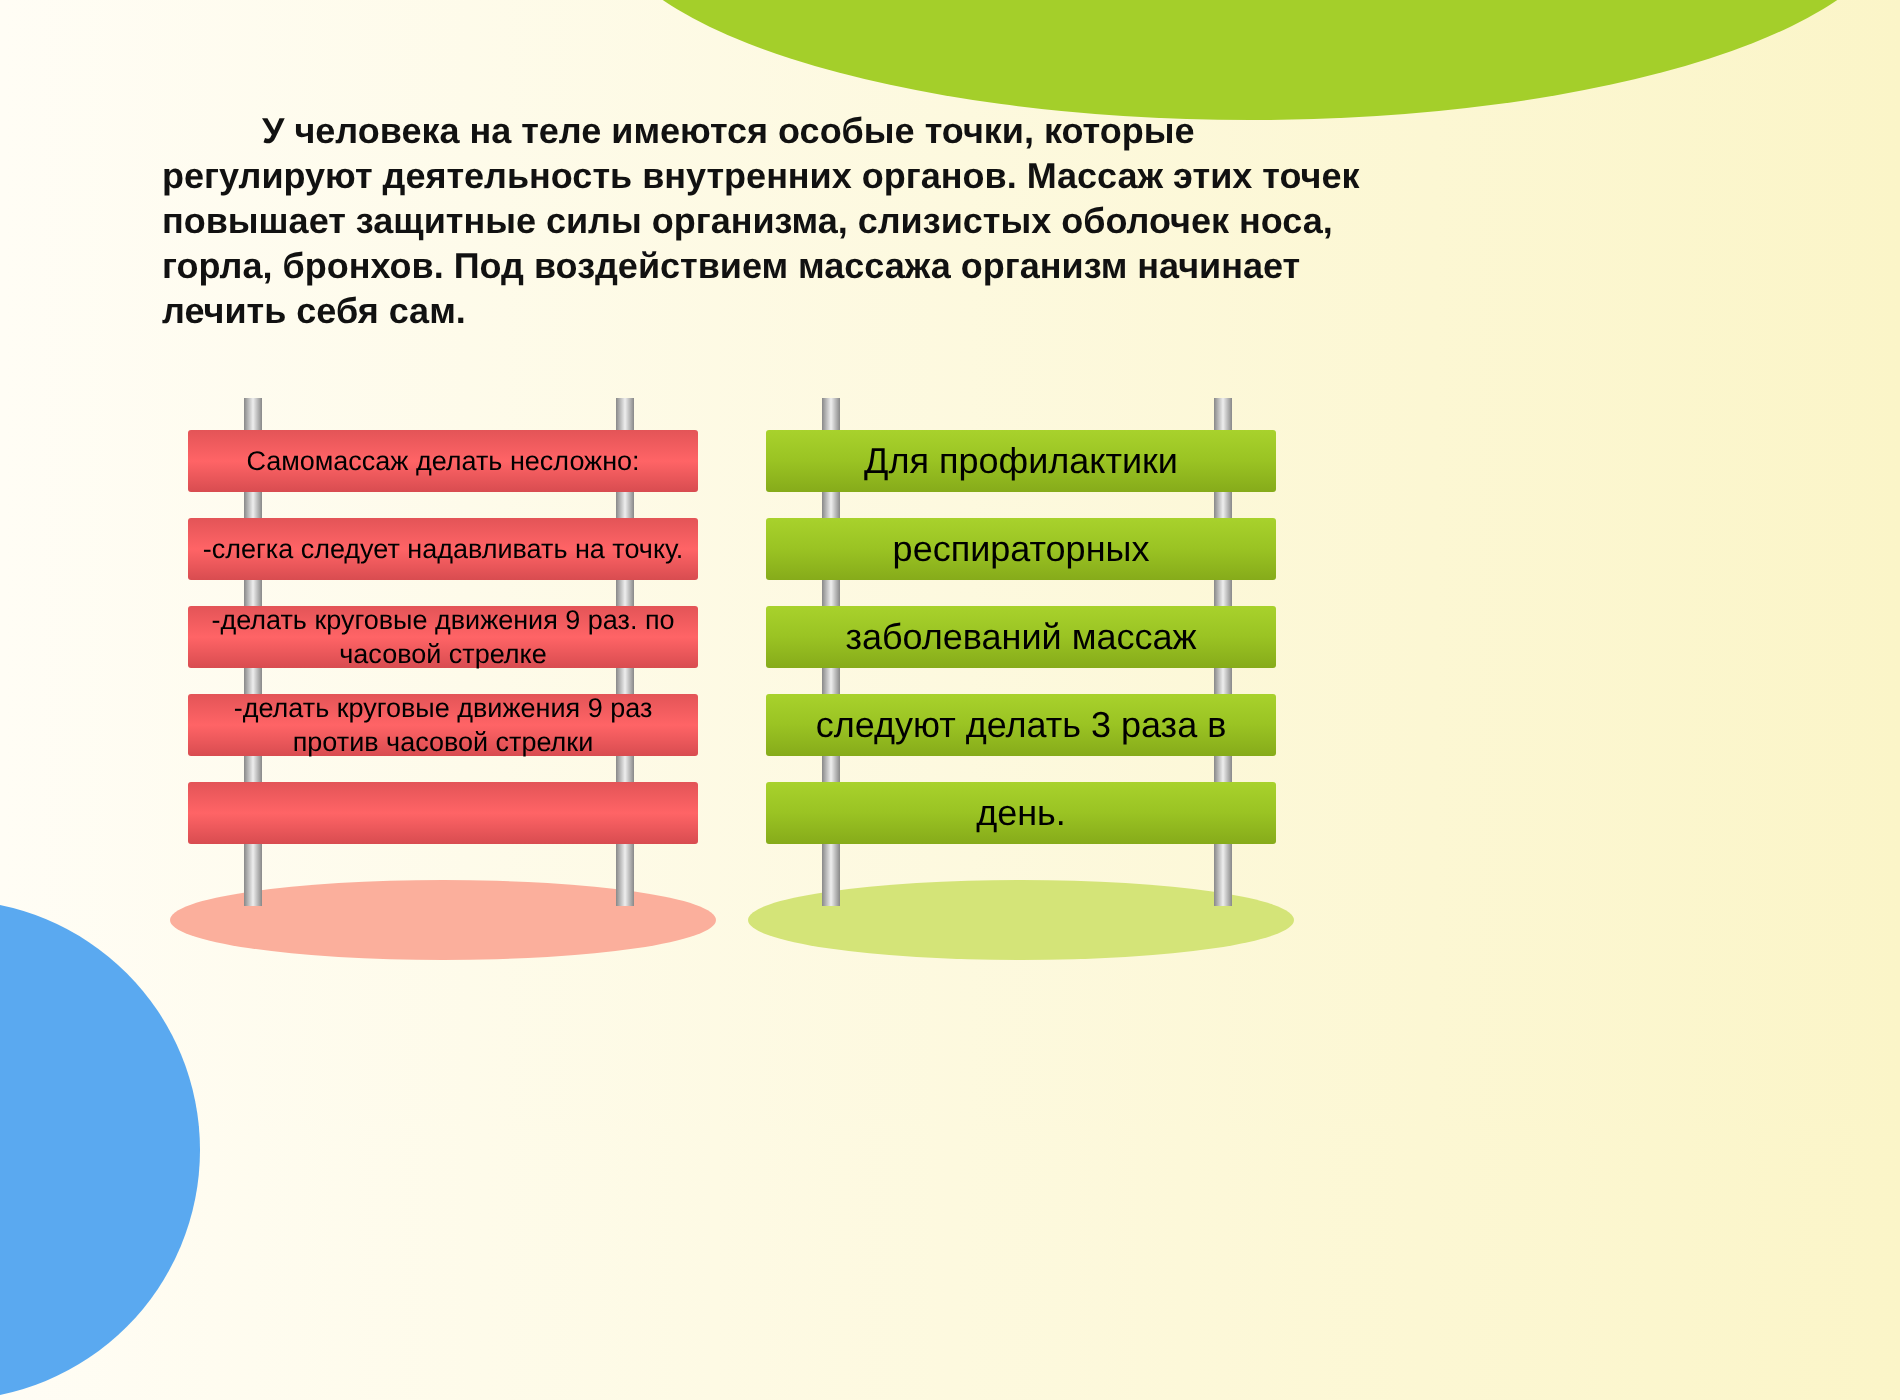У человека на теле имеются особые точки, которые регулируют деятельность внутренних органов. Массаж этих точек повышает защитные силы организма, слизистых оболочек носа, горла, бронхов. Под воздействием массажа организм начинает лечить себя сам.
Самомассаж делать несложно:
-слегка следует надавливать на точку.
-делать круговые движения 9 раз. по часовой стрелке
-делать круговые движения 9 раз против часовой стрелки
Для профилактики
респираторных
заболеваний массаж
следуют делать 3 раза в
день.